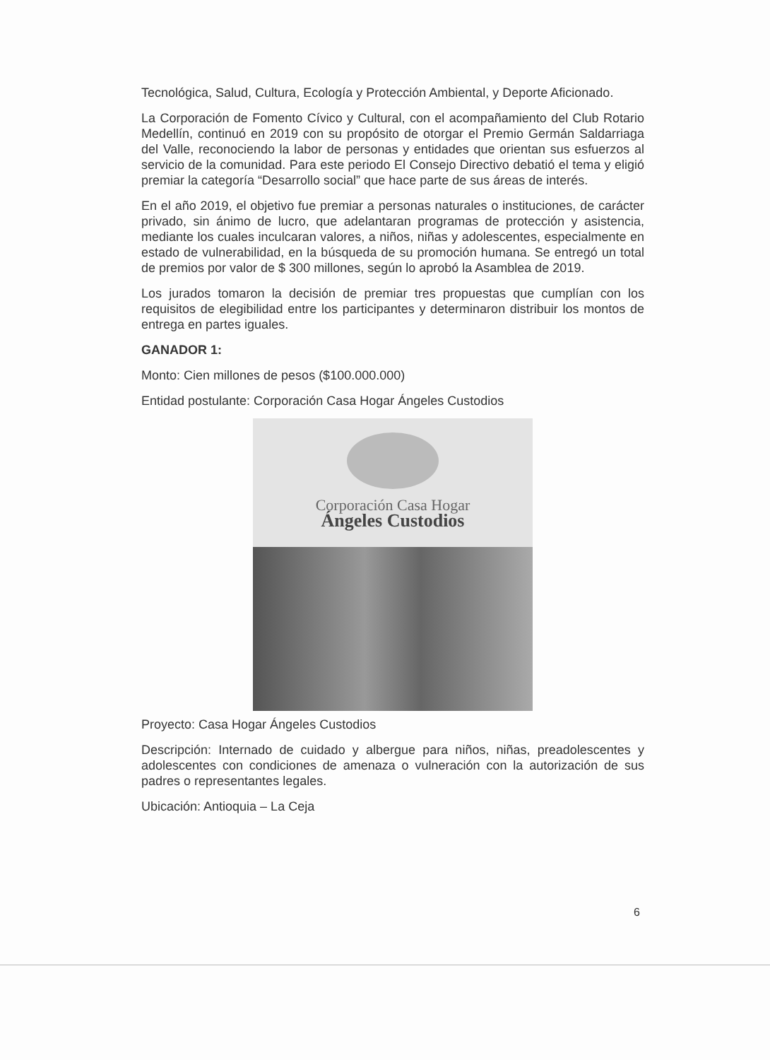Tecnológica, Salud, Cultura, Ecología y Protección Ambiental, y Deporte Aficionado.
La Corporación de Fomento Cívico y Cultural, con el acompañamiento del Club Rotario Medellín, continuó en 2019 con su propósito de otorgar el Premio Germán Saldarriaga del Valle, reconociendo la labor de personas y entidades que orientan sus esfuerzos al servicio de la comunidad. Para este periodo El Consejo Directivo debatió el tema y eligió premiar la categoría “Desarrollo social” que hace parte de sus áreas de interés.
En el año 2019, el objetivo fue premiar a personas naturales o instituciones, de carácter privado, sin ánimo de lucro, que adelantaran programas de protección y asistencia, mediante los cuales inculcaran valores, a niños, niñas y adolescentes, especialmente en estado de vulnerabilidad, en la búsqueda de su promoción humana. Se entregó un total de premios por valor de $ 300 millones, según lo aprobó la Asamblea de 2019.
Los jurados tomaron la decisión de premiar tres propuestas que cumplían con los requisitos de elegibilidad entre los participantes y determinaron distribuir los montos de entrega en partes iguales.
GANADOR 1:
Monto: Cien millones de pesos ($100.000.000)
Entidad postulante: Corporación Casa Hogar Ángeles Custodios
Corporación Casa Hogar
Ángeles Custodios
Proyecto: Casa Hogar Ángeles Custodios
Descripción: Internado de cuidado y albergue para niños, niñas, preadolescentes y adolescentes con condiciones de amenaza o vulneración con la autorización de sus padres o representantes legales.
Ubicación: Antioquia – La Ceja
6